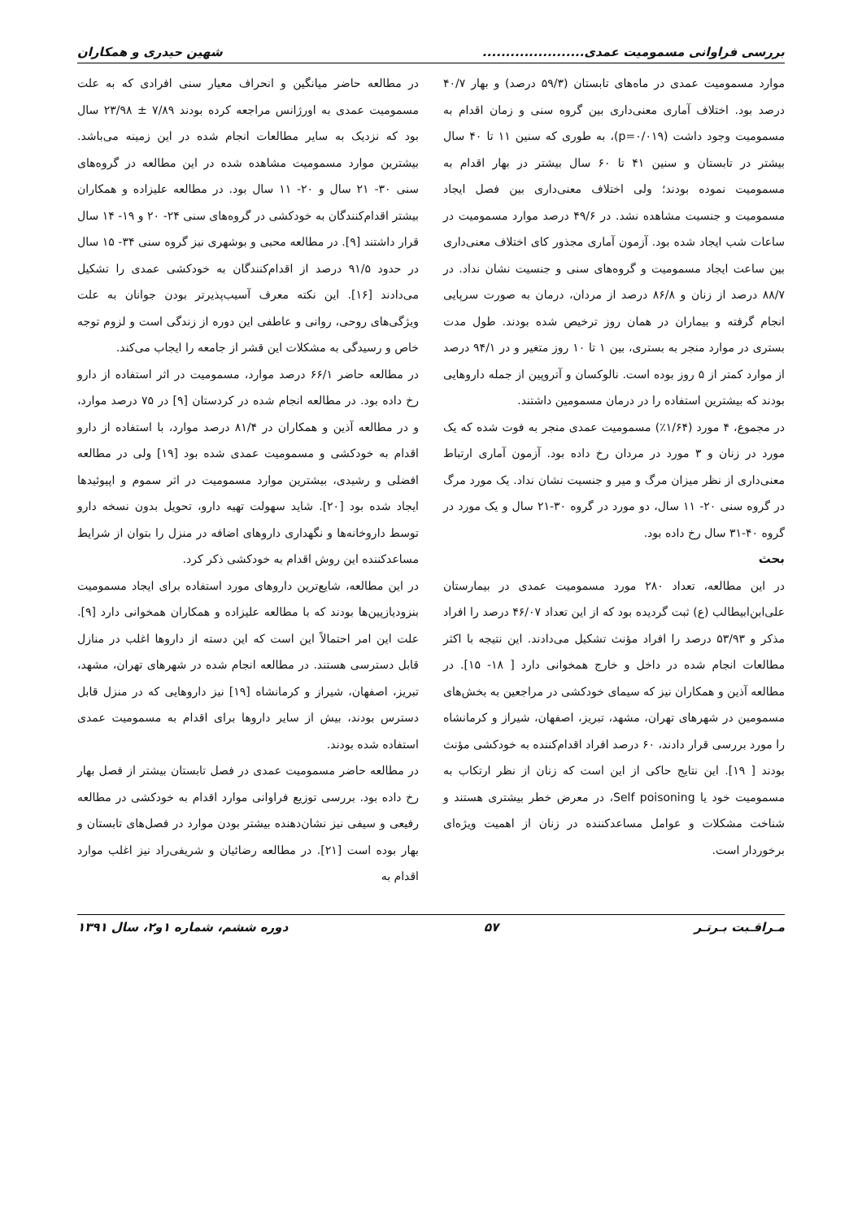بررسی فراوانی مسمومیت عمدی...................... شهین حیدری و همکاران
موارد مسمومیت عمدی در ماه‌های تابستان (۵۹/۳ درصد) و بهار ۴۰/۷ درصد بود. اختلاف آماری معنی‌داری بین گروه سنی و زمان اقدام به مسمومیت وجود داشت (p=۰/۰۱۹)، به طوری که سنین ۱۱ تا ۴۰ سال بیشتر در تابستان و سنین ۴۱ تا ۶۰ سال بیشتر در بهار اقدام به مسمومیت نموده بودند؛ ولی اختلاف معنی‌داری بین فصل ایجاد مسمومیت و جنسیت مشاهده نشد. در ۴۹/۶ درصد موارد مسمومیت در ساعات شب ایجاد شده بود. آزمون آماری مجذور کای اختلاف معنی‌داری بین ساعت ایجاد مسمومیت و گروه‌های سنی و جنسیت نشان نداد. در ۸۸/۷ درصد از زنان و ۸۶/۸ درصد از مردان، درمان به صورت سرپایی انجام گرفته و بیماران در همان روز ترخیص شده بودند. طول مدت بستری در موارد منجر به بستری، بین ۱ تا ۱۰ روز متغیر و در ۹۴/۱ درصد از موارد کمتر از ۵ روز بوده است. نالوکسان و آتروپین از جمله داروهایی بودند که بیشترین استفاده را در درمان مسمومین داشتند.
در مجموع، ۴ مورد (۱/۶۴٪) مسمومیت عمدی منجر به فوت شده که یک مورد در زنان و ۳ مورد در مردان رخ داده بود. آزمون آماری ارتباط معنی‌داری از نظر میزان مرگ و میر و جنسیت نشان نداد. یک مورد مرگ در گروه سنی ۲۰- ۱۱ سال، دو مورد در گروه ۳۰-۲۱ سال و یک مورد در گروه ۴۰-۳۱ سال رخ داده بود.
بحث
در این مطالعه، تعداد ۲۸۰ مورد مسمومیت عمدی در بیمارستان علی‌ابن‌ابیطالب (ع) ثبت گردیده بود که از این تعداد ۴۶/۰۷ درصد را افراد مذکر و ۵۳/۹۳ درصد را افراد مؤنث تشکیل می‌دادند. این نتیجه با اکثر مطالعات انجام شده در داخل و خارج همخوانی دارد [ ۱۸- ۱۵]. در مطالعه آذین و همکاران نیز که سیمای خودکشی در مراجعین به بخش‌های مسمومین در شهرهای تهران، مشهد، تبریز، اصفهان، شیراز و کرمانشاه را مورد بررسی قرار دادند، ۶۰ درصد افراد اقدام‌کننده به خودکشی مؤنث بودند [ ۱۹]. این نتایج حاکی از این است که زنان از نظر ارتکاب به مسمومیت خود یا Self poisoning، در معرض خطر بیشتری هستند و شناخت مشکلات و عوامل مساعدکننده در زنان از اهمیت ویژه‌ای برخوردار است.
در مطالعه حاضر میانگین و انحراف معیار سنی افرادی که به علت مسمومیت عمدی به اورژانس مراجعه کرده بودند ۷/۸۹ ± ۲۳/۹۸ سال بود که نزدیک به سایر مطالعات انجام شده در این زمینه می‌باشد. بیشترین موارد مسمومیت مشاهده شده در این مطالعه در گروه‌های سنی ۳۰- ۲۱ سال و ۲۰- ۱۱ سال بود. در مطالعه علیزاده و همکاران بیشتر اقدام‌کنندگان به خودکشی در گروه‌های سنی ۲۴- ۲۰ و ۱۹- ۱۴ سال قرار داشتند [۹]. در مطالعه محبی و بوشهری نیز گروه سنی ۳۴- ۱۵ سال در حدود ۹۱/۵ درصد از اقدام‌کنندگان به خودکشی عمدی را تشکیل می‌دادند [۱۶]. این نکته معرف آسیب‌پذیرتر بودن جوانان به علت ویژگی‌های روحی، روانی و عاطفی این دوره از زندگی است و لزوم توجه خاص و رسیدگی به مشکلات این قشر از جامعه را ایجاب می‌کند.
در مطالعه حاضر ۶۶/۱ درصد موارد، مسمومیت در اثر استفاده از دارو رخ داده بود. در مطالعه انجام شده در کردستان [۹] در ۷۵ درصد موارد، و در مطالعه آذین و همکاران در ۸۱/۴ درصد موارد، با استفاده از دارو اقدام به خودکشی و مسمومیت عمدی شده بود [۱۹] ولی در مطالعه افضلی و رشیدی، بیشترین موارد مسمومیت در اثر سموم و اپیوئیدها ایجاد شده بود [۲۰]. شاید سهولت تهیه دارو، تحویل بدون نسخه دارو توسط داروخانه‌ها و نگهداری داروهای اضافه در منزل را بتوان از شرایط مساعدکننده این روش اقدام به خودکشی ذکر کرد.
در این مطالعه، شایع‌ترین داروهای مورد استفاده برای ایجاد مسمومیت بنزودیازپین‌ها بودند که با مطالعه علیزاده و همکاران همخوانی دارد [۹]. علت این امر احتمالاً این است که این دسته از داروها اغلب در منازل قابل دسترسی هستند. در مطالعه انجام شده در شهرهای تهران، مشهد، تبریز، اصفهان، شیراز و کرمانشاه [۱۹] نیز داروهایی که در منزل قابل دسترس بودند، بیش از سایر داروها برای اقدام به مسمومیت عمدی استفاده شده بودند.
در مطالعه حاضر مسمومیت عمدی در فصل تابستان بیشتر از فصل بهار رخ داده بود. بررسی توزیع فراوانی موارد اقدام به خودکشی در مطالعه رفیعی و سیفی نیز نشان‌دهنده بیشتر بودن موارد در فصل‌های تابستان و بهار بوده است [۲۱]. در مطالعه رضائیان و شریفی‌راد نیز اغلب موارد اقدام به
مـراقـبت بـرتـر ۵۷ دوره ششم، شماره ۱و۲، سال ۱۳۹۱